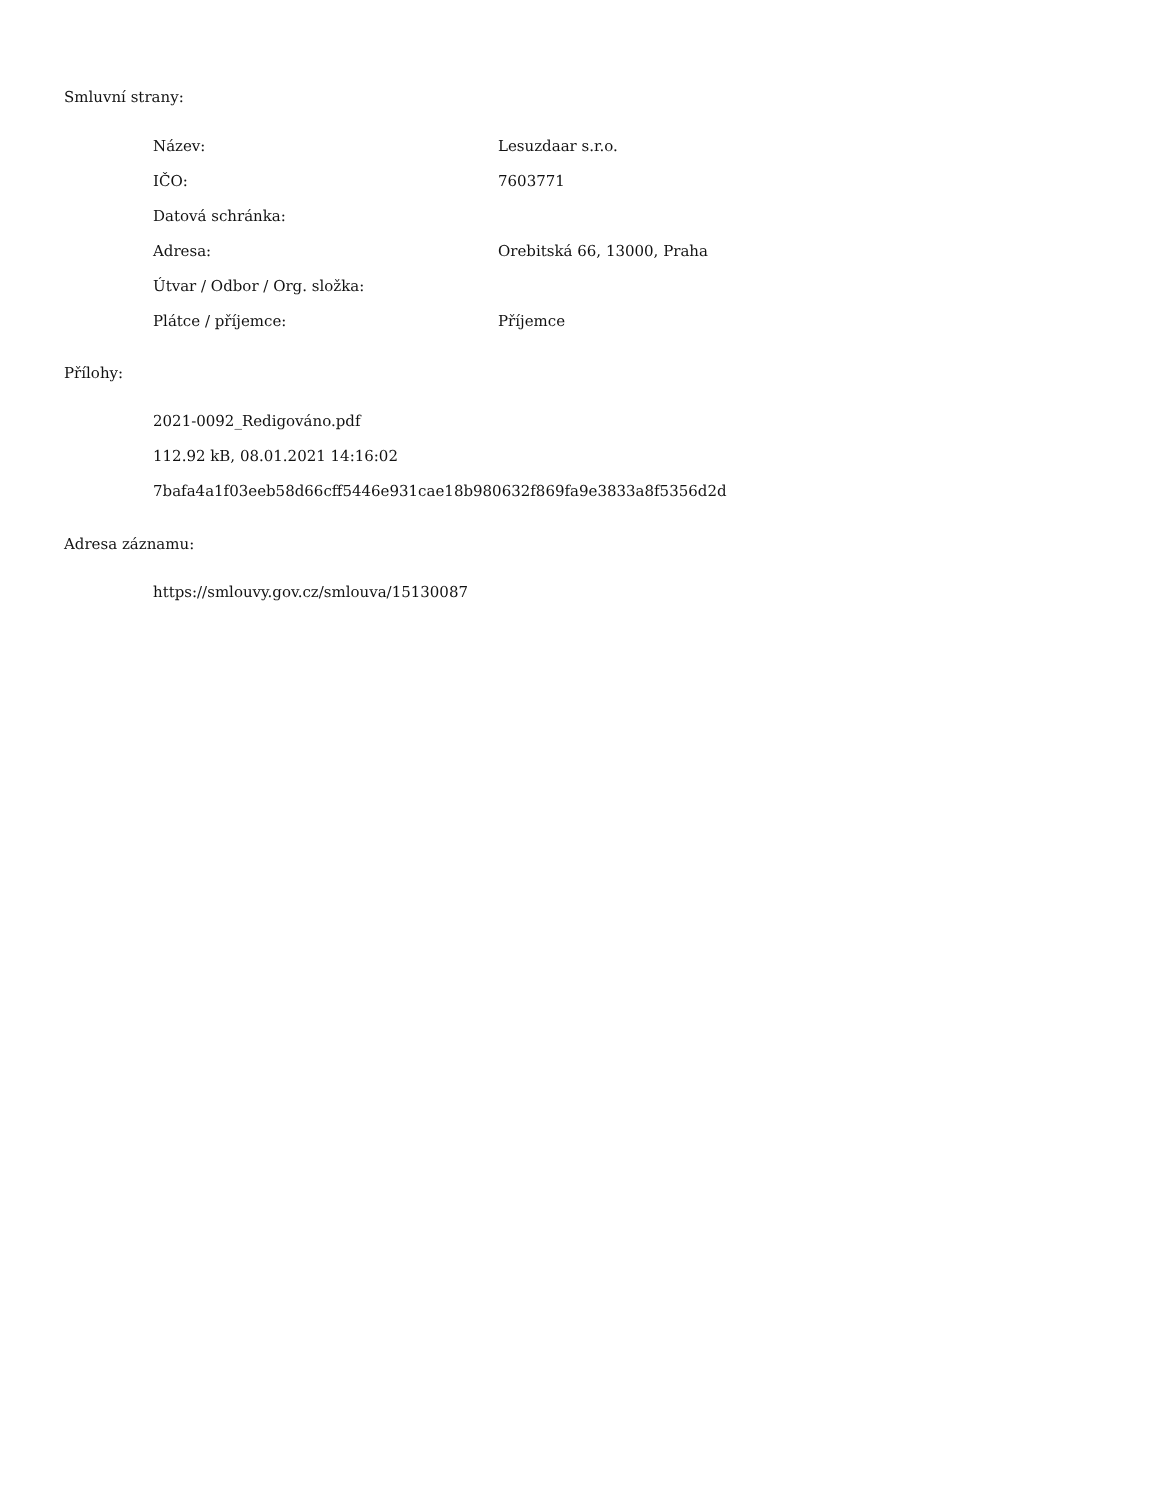Smluvní strany:
| Název: | Lesuzdaar s.r.o. |
| IČO: | 7603771 |
| Datová schránka: | |
| Adresa: | Orebitská 66, 13000, Praha |
| Útvar / Odbor / Org. složka: | |
| Plátce / příjemce: | Příjemce |
Přílohy:
2021-0092_Redigováno.pdf
112.92 kB, 08.01.2021 14:16:02
7bafa4a1f03eeb58d66cff5446e931cae18b980632f869fa9e3833a8f5356d2d
Adresa záznamu:
https://smlouvy.gov.cz/smlouva/15130087